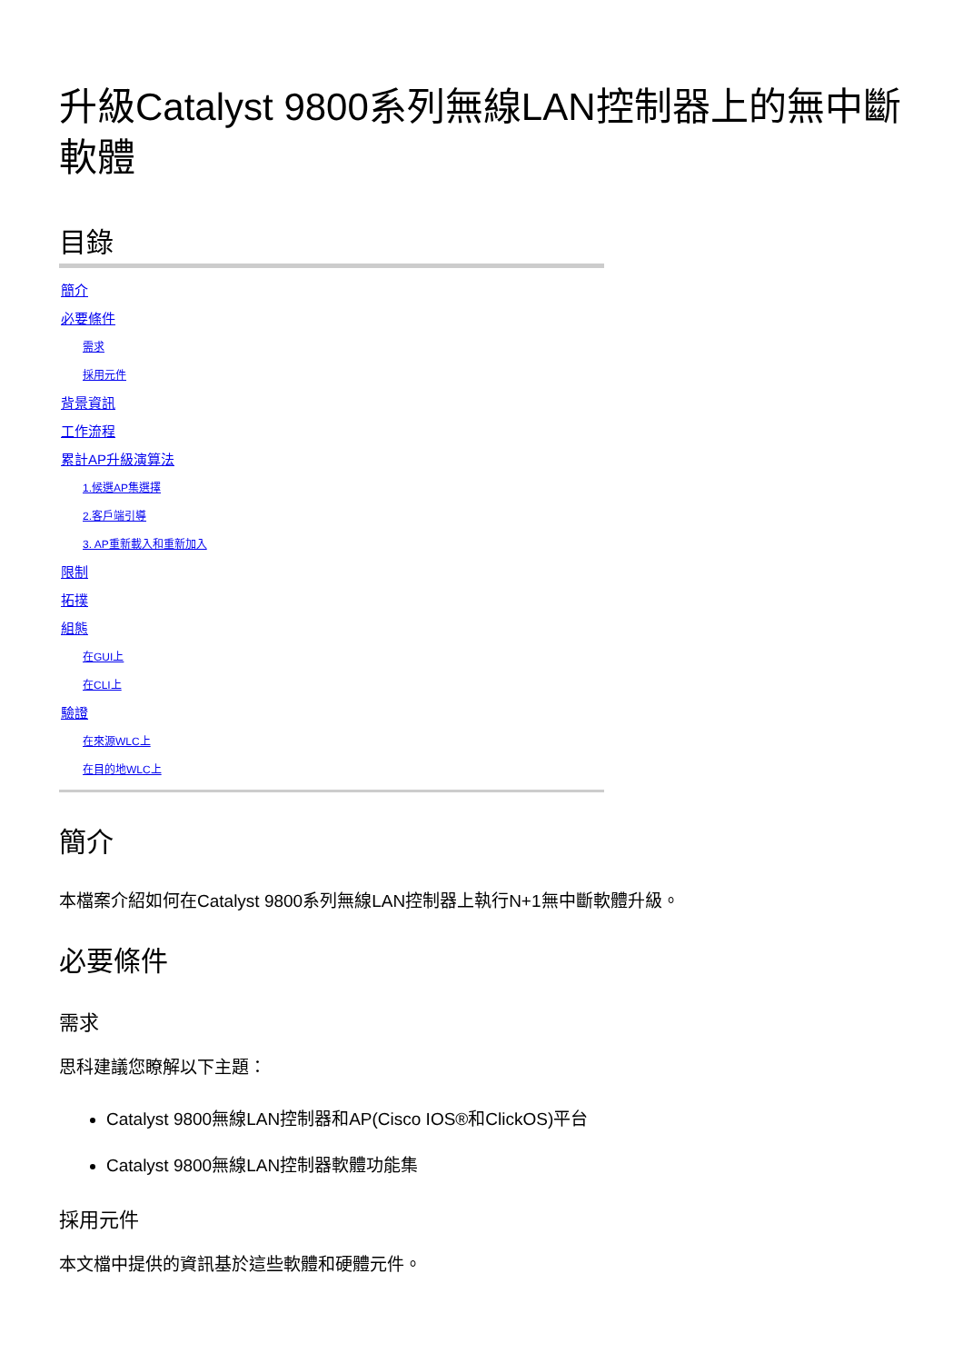升級Catalyst 9800系列無線LAN控制器上的無中斷軟體
目錄
簡介
必要條件
需求
採用元件
背景資訊
工作流程
累計AP升級演算法
1.候選AP集選擇
2.客戶端引導
3. AP重新載入和重新加入
限制
拓撲
組態
在GUI上
在CLI上
驗證
在來源WLC上
在目的地WLC上
簡介
本檔案介紹如何在Catalyst 9800系列無線LAN控制器上執行N+1無中斷軟體升級。
必要條件
需求
思科建議您瞭解以下主題：
Catalyst 9800無線LAN控制器和AP(Cisco IOS®和ClickOS)平台
Catalyst 9800無線LAN控制器軟體功能集
採用元件
本文檔中提供的資訊基於這些軟體和硬體元件。